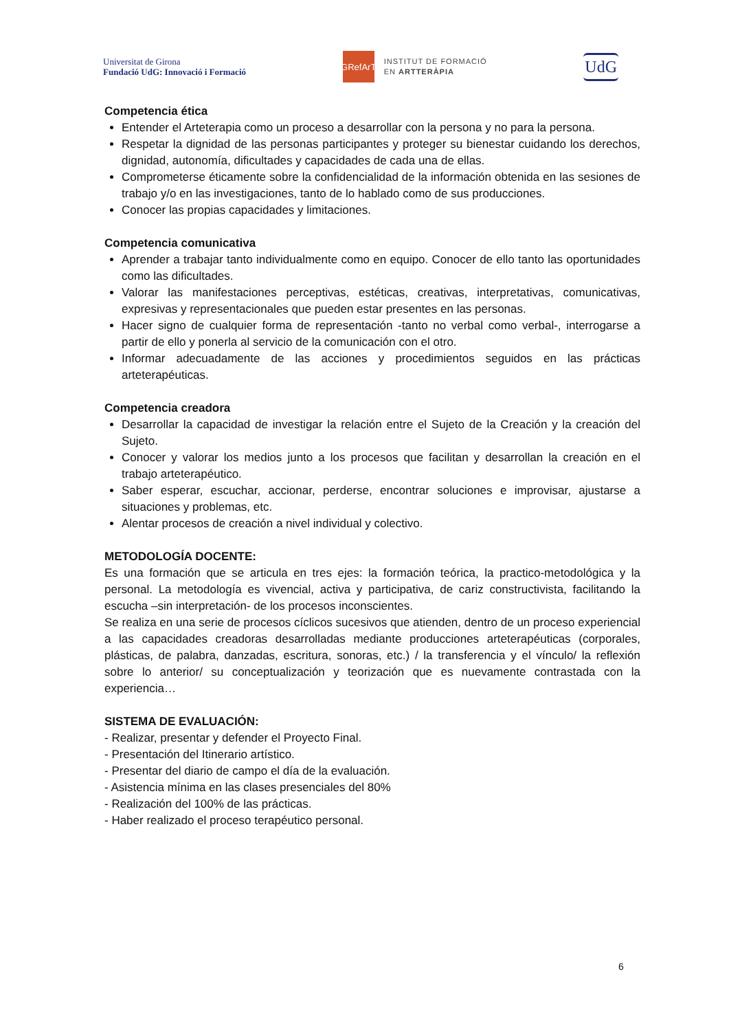Universitat de Girona
Fundació UdG: Innovació i Formació
GRefArT
INSTITUT DE FORMACIÓ
EN ARTTERÀPIA
UdG
Competencia ética
Entender el Arteterapia como un proceso a desarrollar con la persona y no para la persona.
Respetar la dignidad de las personas participantes y proteger su bienestar cuidando los derechos, dignidad, autonomía, dificultades y capacidades de cada una de ellas.
Comprometerse éticamente sobre la confidencialidad de la información obtenida en las sesiones de trabajo y/o en las investigaciones, tanto de lo hablado como de sus producciones.
Conocer las propias capacidades y limitaciones.
Competencia comunicativa
Aprender a trabajar tanto individualmente como en equipo. Conocer de ello tanto las oportunidades como las dificultades.
Valorar las manifestaciones perceptivas, estéticas, creativas, interpretativas, comunicativas, expresivas y representacionales que pueden estar presentes en las personas.
Hacer signo de cualquier forma de representación -tanto no verbal como verbal-, interrogarse a partir de ello y ponerla al servicio de la comunicación con el otro.
Informar adecuadamente de las acciones y procedimientos seguidos en las prácticas arteterapéuticas.
Competencia creadora
Desarrollar la capacidad de investigar la relación entre el Sujeto de la Creación y la creación del Sujeto.
Conocer y valorar los medios junto a los procesos que facilitan y desarrollan la creación en el trabajo arteterapéutico.
Saber esperar, escuchar, accionar, perderse, encontrar soluciones e improvisar, ajustarse a situaciones y problemas, etc.
Alentar procesos de creación a nivel individual y colectivo.
METODOLOGÍA DOCENTE:
Es una formación que se articula en tres ejes: la formación teórica, la practico-metodológica y la personal. La metodología es vivencial, activa y participativa, de cariz constructivista, facilitando la escucha –sin interpretación- de los procesos inconscientes.
Se realiza en una serie de procesos cíclicos sucesivos que atienden, dentro de un proceso experiencial a las capacidades creadoras desarrolladas mediante producciones arteterapéuticas (corporales, plásticas, de palabra, danzadas, escritura, sonoras, etc.) / la transferencia y el vínculo/ la reflexión sobre lo anterior/ su conceptualización y teorización que es nuevamente contrastada con la experiencia…
SISTEMA DE EVALUACIÓN:
- Realizar, presentar y defender el Proyecto Final.
- Presentación del Itinerario artístico.
- Presentar del diario de campo el día de la evaluación.
- Asistencia mínima en las clases presenciales del 80%
- Realización del 100% de las prácticas.
- Haber realizado el proceso terapéutico personal.
6